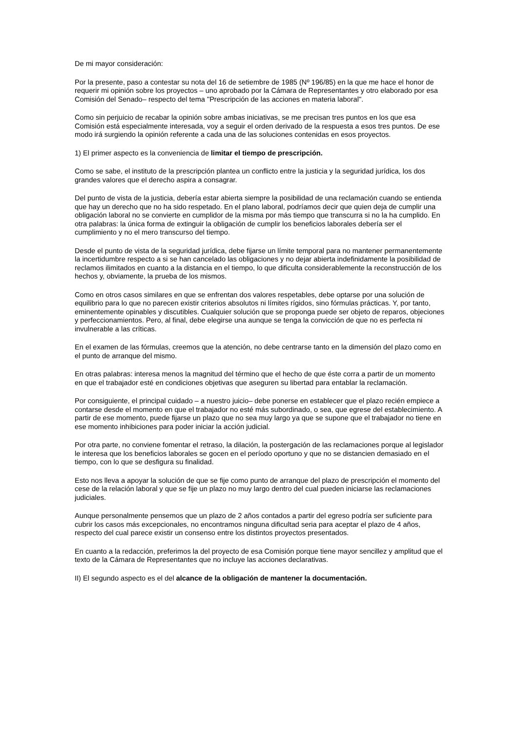De mi mayor consideración:
Por la presente, paso a contestar su nota del 16 de setiembre de 1985 (Nº 196/85) en la que me hace el honor de requerir mi opinión sobre los proyectos – uno aprobado por la Cámara de Representantes y otro elaborado por esa Comisión del Senado– respecto del tema "Prescripción de las acciones en materia laboral".
Como sin perjuicio de recabar la opinión sobre ambas iniciativas, se me precisan tres puntos en los que esa Comisión está especialmente interesada, voy a seguir el orden derivado de la respuesta a esos tres puntos. De ese modo irá surgiendo la opinión referente a cada una de las soluciones contenidas en esos proyectos.
1) El primer aspecto es la conveniencia de limitar el tiempo de prescripción.
Como se sabe, el instituto de la prescripción plantea un conflicto entre la justicia y la seguridad jurídica, los dos grandes valores que el derecho aspira a consagrar.
Del punto de vista de la justicia, debería estar abierta siempre la posibilidad de una reclamación cuando se entienda que hay un derecho que no ha sido respetado. En el plano laboral, podríamos decir que quien deja de cumplir una obligación laboral no se convierte en cumplidor de la misma por más tiempo que transcurra si no la ha cumplido. En otra palabras: la única forma de extinguir la obligación de cumplir los beneficios laborales debería ser el cumplimiento y no el mero transcurso del tiempo.
Desde el punto de vista de la seguridad jurídica, debe fijarse un límite temporal para no mantener permanentemente la incertidumbre respecto a si se han cancelado las obligaciones y no dejar abierta indefinidamente la posibilidad de reclamos ilimitados en cuanto a la distancia en el tiempo, lo que dificulta considerablemente la reconstrucción de los hechos y, obviamente, la prueba de los mismos.
Como en otros casos similares en que se enfrentan dos valores respetables, debe optarse por una solución de equilibrio para lo que no parecen existir criterios absolutos ni límites rígidos, sino fórmulas prácticas. Y, por tanto, eminentemente opinables y discutibles. Cualquier solución que se proponga puede ser objeto de reparos, objeciones y perfeccionamientos. Pero, al final, debe elegirse una aunque se tenga la convicción de que no es perfecta ni invulnerable a las críticas.
En el examen de las fórmulas, creemos que la atención, no debe centrarse tanto en la dimensión del plazo como en el punto de arranque del mismo.
En otras palabras: interesa menos la magnitud del término que el hecho de que éste corra a partir de un momento en que el trabajador esté en condiciones objetivas que aseguren su libertad para entablar la reclamación.
Por consiguiente, el principal cuidado – a nuestro juicio– debe ponerse en establecer que el plazo recién empiece a contarse desde el momento en que el trabajador no esté más subordinado, o sea, que egrese del establecimiento. A partir de ese momento, puede fijarse un plazo que no sea muy largo ya que se supone que el trabajador no tiene en ese momento inhibiciones para poder iniciar la acción judicial.
Por otra parte, no conviene fomentar el retraso, la dilación, la postergación de las reclamaciones porque al legislador le interesa que los beneficios laborales se gocen en el período oportuno y que no se distancien demasiado en el tiempo, con lo que se desfigura su finalidad.
Esto nos lleva a apoyar la solución de que se fije como punto de arranque del plazo de prescripción el momento del cese de la relación laboral y que se fije un plazo no muy largo dentro del cual pueden iniciarse las reclamaciones judiciales.
Aunque personalmente pensemos que un plazo de 2 años contados a partir del egreso podría ser suficiente para cubrir los casos más excepcionales, no encontramos ninguna dificultad seria para aceptar el plazo de 4 años, respecto del cual parece existir un consenso entre los distintos proyectos presentados.
En cuanto a la redacción, preferimos la del proyecto de esa Comisión porque tiene mayor sencillez y amplitud que el texto de la Cámara de Representantes que no incluye las acciones declarativas.
II) El segundo aspecto es el del alcance de la obligación de mantener la documentación.